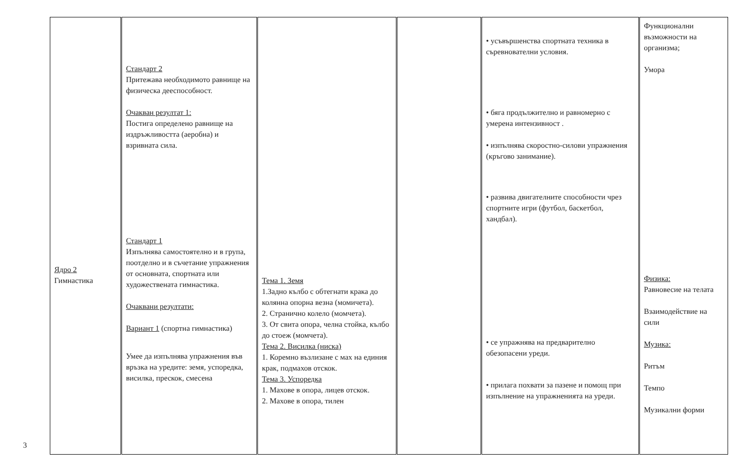3
| Ядро 2 Гимнастика | Стандарт 2 Притежава необходимото равнище на физическа дееспособност. Очакван резултат 1: Постига определено равнище на издръжливостта (аеробна) и взривната сила. Стандарт 1 Изпълнява самостоятелно и в група, поотделно и в съчетание упражнения от основната, спортната или художествената гимнастика. Очаквани резултати: Вариант 1 (спортна гимнастика) Умее да изпълнява упражнения във връзка на уредите: земя, успоредка, висилка, прескок, смесена | Тема 1. Земя 1.Задно кълбо с обтегнати крака до колянна опорна везна (момичета). 2. Странично колело (момчета). 3. От свита опора, челна стойка, кълбо до стоеж (момчета). Тема 2. Висилка (ниска) 1. Коремно възлизане с мах на единия крак, подмахов отскок. Тема 3. Успоредка 1. Махове в опора, лицев отскок. 2. Махове в опора, тилен | | • усъвършенства спортната техника в съревнователни условия. • бяга продължително и равномерно с умерена интензивност . • изпълнява скоростно-силови упражнения (кръгово занимание). • развива двигателните способности чрез спортните игри (футбол, баскетбол, хандбал). • се упражнява на предварително обезопасени уреди. • прилага похвати за пазене и помощ при изпълнение на упражненията на уреди. | Функционални възможности на организма; Умора Физика: Равновесие на телата Взаимодействие на сили Музика: Ритъм Темпо Музикални форми |